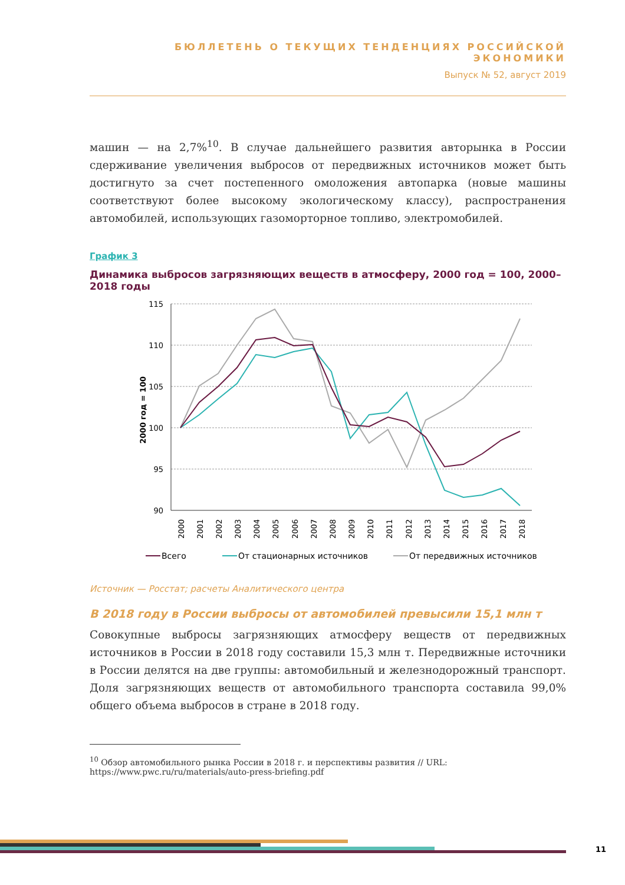БЮЛЛЕТЕНЬ О ТЕКУЩИХ ТЕНДЕНЦИЯХ РОССИЙСКОЙ ЭКОНОМИКИ
Выпуск № 52, август 2019
машин — на 2,7%<sup>10</sup>. В случае дальнейшего развития авторынка в России сдерживание увеличения выбросов от передвижных источников может быть достигнуто за счет постепенного омоложения автопарка (новые машины соответствуют более высокому экологическому классу), распространения автомобилей, использующих газоморторное топливо, электромобилей.
График 3
Динамика выбросов загрязняющих веществ в атмосферу, 2000 год = 100, 2000–2018 годы
115
110
105
100
95
90
2000 год = 100
2000
2001
2002
2003
2004
2005
2006
2007
2008
2009
2010
2011
2012
2013
2014
2015
2016
2017
2018
Всего
От стационарных источников
От передвижных источников
Источник — Росстат; расчеты Аналитического центра
В 2018 году в России выбросы от автомобилей превысили 15,1 млн т
Совокупные выбросы загрязняющих атмосферу веществ от передвижных источников в России в 2018 году составили 15,3 млн т. Передвижные источники в России делятся на две группы: автомобильный и железнодорожный транспорт. Доля загрязняющих веществ от автомобильного транспорта составила 99,0% общего объема выбросов в стране в 2018 году.
<sup>10</sup> Обзор автомобильного рынка России в 2018 г. и перспективы развития // URL:
https://www.pwc.ru/ru/materials/auto-press-briefing.pdf
11